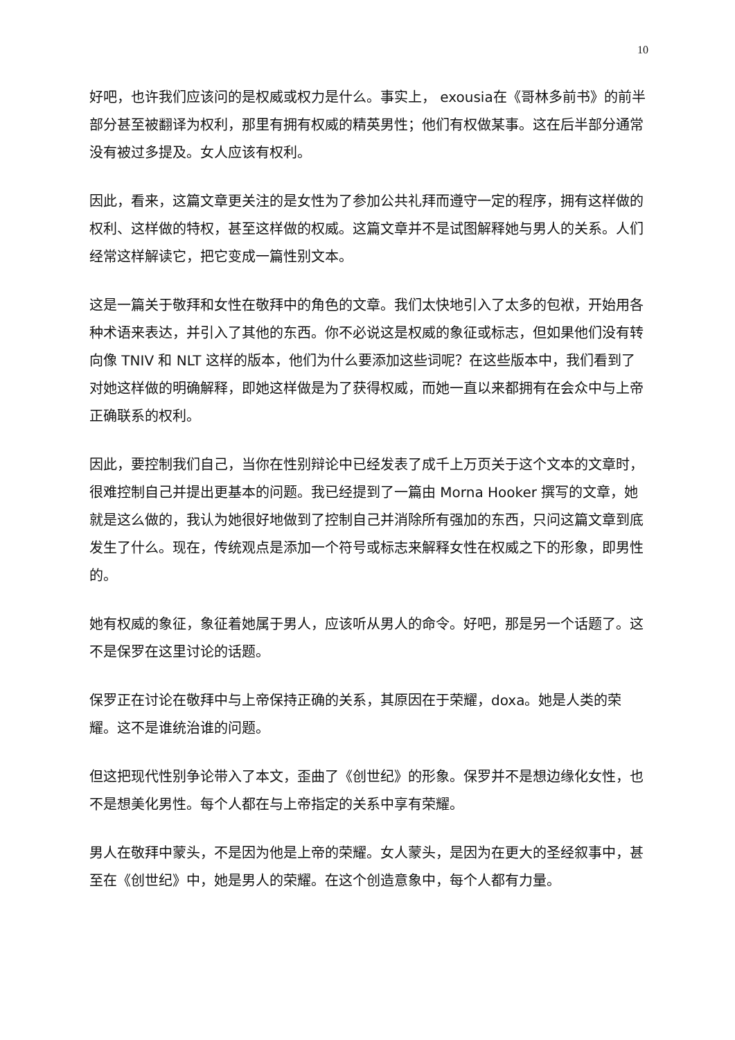10
好吧，也许我们应该问的是权威或权力是什么。事实上， exousia在《哥林多前书》的前半部分甚至被翻译为权利，那里有拥有权威的精英男性；他们有权做某事。这在后半部分通常没有被过多提及。女人应该有权利。
因此，看来，这篇文章更关注的是女性为了参加公共礼拜而遵守一定的程序，拥有这样做的权利、这样做的特权，甚至这样做的权威。这篇文章并不是试图解释她与男人的关系。人们经常这样解读它，把它变成一篇性别文本。
这是一篇关于敬拜和女性在敬拜中的角色的文章。我们太快地引入了太多的包袱，开始用各种术语来表达，并引入了其他的东西。你不必说这是权威的象征或标志，但如果他们没有转向像 TNIV 和 NLT 这样的版本，他们为什么要添加这些词呢？在这些版本中，我们看到了对她这样做的明确解释，即她这样做是为了获得权威，而她一直以来都拥有在会众中与上帝正确联系的权利。
因此，要控制我们自己，当你在性别辩论中已经发表了成千上万页关于这个文本的文章时，很难控制自己并提出更基本的问题。我已经提到了一篇由 Morna Hooker 撰写的文章，她就是这么做的，我认为她很好地做到了控制自己并消除所有强加的东西，只问这篇文章到底发生了什么。现在，传统观点是添加一个符号或标志来解释女性在权威之下的形象，即男性的。
她有权威的象征，象征着她属于男人，应该听从男人的命令。好吧，那是另一个话题了。这不是保罗在这里讨论的话题。
保罗正在讨论在敬拜中与上帝保持正确的关系，其原因在于荣耀，doxa。她是人类的荣耀。这不是谁统治谁的问题。
但这把现代性别争论带入了本文，歪曲了《创世纪》的形象。保罗并不是想边缘化女性，也不是想美化男性。每个人都在与上帝指定的关系中享有荣耀。
男人在敬拜中蒙头，不是因为他是上帝的荣耀。女人蒙头，是因为在更大的圣经叙事中，甚至在《创世纪》中，她是男人的荣耀。在这个创造意象中，每个人都有力量。